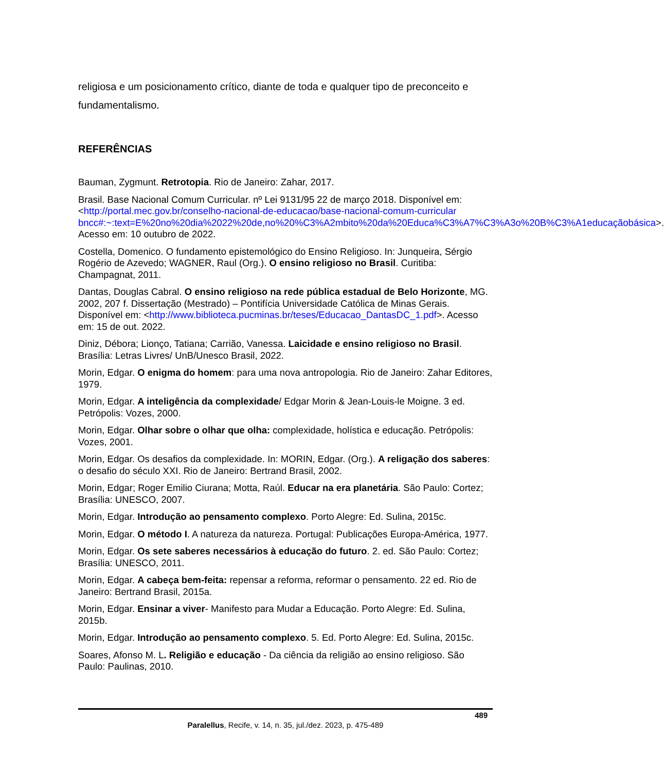religiosa e um posicionamento crítico, diante de toda e qualquer tipo de preconceito e fundamentalismo.
REFERÊNCIAS
Bauman, Zygmunt. Retrotopia. Rio de Janeiro: Zahar, 2017.
Brasil. Base Nacional Comum Curricular. nº Lei 9131/95 22 de março 2018. Disponível em: <http://portal.mec.gov.br/conselho-nacional-de-educacao/base-nacional-comum-curricular bncc#:~:text=E%20no%20dia%2022%20de,no%20%C3%A2mbito%20da%20Educa%C3%A7%C3%A3o%20B%C3%A1educaçãobásica>. Acesso em: 10 outubro de 2022.
Costella, Domenico. O fundamento epistemológico do Ensino Religioso. In: Junqueira, Sérgio Rogério de Azevedo; WAGNER, Raul (Org.). O ensino religioso no Brasil. Curitiba: Champagnat, 2011.
Dantas, Douglas Cabral. O ensino religioso na rede pública estadual de Belo Horizonte, MG. 2002, 207 f. Dissertação (Mestrado) – Pontifícia Universidade Católica de Minas Gerais. Disponível em: <http://www.biblioteca.pucminas.br/teses/Educacao_DantasDC_1.pdf>. Acesso em: 15 de out. 2022.
Diniz, Débora; Lionço, Tatiana; Carrião, Vanessa. Laicidade e ensino religioso no Brasil. Brasília: Letras Livres/ UnB/Unesco Brasil, 2022.
Morin, Edgar. O enigma do homem: para uma nova antropologia. Rio de Janeiro: Zahar Editores, 1979.
Morin, Edgar. A inteligência da complexidade/ Edgar Morin & Jean-Louis-le Moigne. 3 ed. Petrópolis: Vozes, 2000.
Morin, Edgar. Olhar sobre o olhar que olha: complexidade, holística e educação. Petrópolis: Vozes, 2001.
Morin, Edgar. Os desafios da complexidade. In: MORIN, Edgar. (Org.). A religação dos saberes: o desafio do século XXI. Rio de Janeiro: Bertrand Brasil, 2002.
Morin, Edgar; Roger Emilio Ciurana; Motta, Raúl. Educar na era planetária. São Paulo: Cortez; Brasília: UNESCO, 2007.
Morin, Edgar. Introdução ao pensamento complexo. Porto Alegre: Ed. Sulina, 2015c.
Morin, Edgar. O método I. A natureza da natureza. Portugal: Publicações Europa-América, 1977.
Morin, Edgar. Os sete saberes necessários à educação do futuro. 2. ed. São Paulo: Cortez; Brasília: UNESCO, 2011.
Morin, Edgar. A cabeça bem-feita: repensar a reforma, reformar o pensamento. 22 ed. Rio de Janeiro: Bertrand Brasil, 2015a.
Morin, Edgar. Ensinar a viver- Manifesto para Mudar a Educação. Porto Alegre: Ed. Sulina, 2015b.
Morin, Edgar. Introdução ao pensamento complexo. 5. Ed. Porto Alegre: Ed. Sulina, 2015c.
Soares, Afonso M. L. Religião e educação - Da ciência da religião ao ensino religioso. São Paulo: Paulinas, 2010.
489
Paralellus, Recife, v. 14, n. 35, jul./dez. 2023, p. 475-489